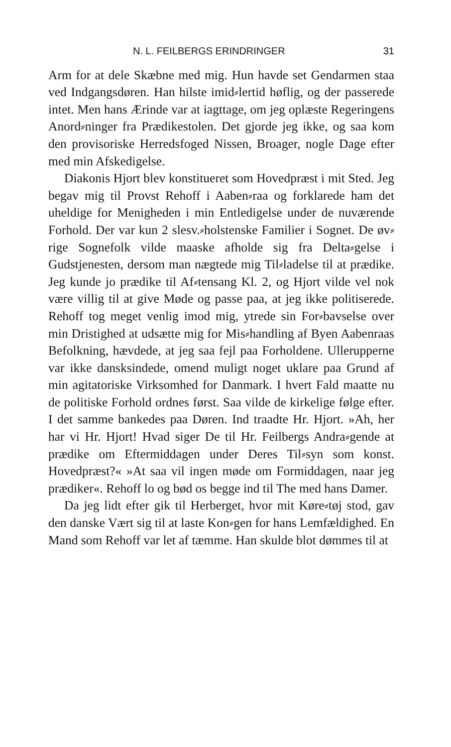N. L. FEILBERGS ERINDRINGER 31
Arm for at dele Skæbne med mig. Hun havde set Gendarmen staa ved Indgangsdøren. Han hilste imid⸗lertid høflig, og der passerede intet. Men hans Ærinde var at iagttage, om jeg oplæste Regeringens Anord⸗ninger fra Prædikestolen. Det gjorde jeg ikke, og saa kom den provisoriske Herredsfoged Nissen, Broager, nogle Dage efter med min Afskedigelse.
Diakonis Hjort blev konstitueret som Hovedpræst i mit Sted. Jeg begav mig til Provst Rehoff i Aaben⸗raa og forklarede ham det uheldige for Menigheden i min Entledigelse under de nuværende Forhold. Der var kun 2 slesv.⸗holstenske Familier i Sognet. De øv⸗rige Sognefolk vilde maaske afholde sig fra Delta⸗gelse i Gudstjenesten, dersom man nægtede mig Til⸗ladelse til at prædike. Jeg kunde jo prædike til Af⸗tensang Kl. 2, og Hjort vilde vel nok være villig til at give Møde og passe paa, at jeg ikke politiserede. Rehoff tog meget venlig imod mig, ytrede sin For⸗bavselse over min Dristighed at udsætte mig for Mis⸗handling af Byen Aabenraas Befolkning, hævdede, at jeg saa fejl paa Forholdene. Ullerupperne var ikke dansksindede, omend muligt noget uklare paa Grund af min agitatoriske Virksomhed for Danmark. I hvert Fald maatte nu de politiske Forhold ordnes først. Saa vilde de kirkelige følge efter. I det samme bankedes paa Døren. Ind traadte Hr. Hjort. »Ah, her har vi Hr. Hjort! Hvad siger De til Hr. Feilbergs Andra⸗gende at prædike om Eftermiddagen under Deres Til⸗syn som konst. Hovedpræst?« »At saa vil ingen møde om Formiddagen, naar jeg prædiker«. Rehoff lo og bød os begge ind til The med hans Damer.
Da jeg lidt efter gik til Herberget, hvor mit Køre⸗tøj stod, gav den danske Vært sig til at laste Kon⸗gen for hans Lemfældighed. En Mand som Rehoff var let af tæmme. Han skulde blot dømmes til at